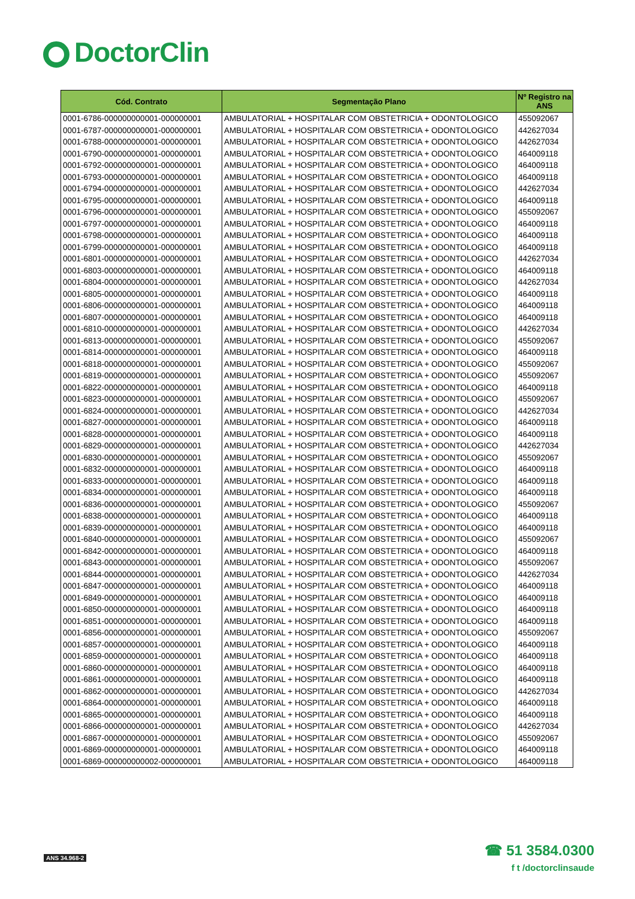DoctorClin
| Cód. Contrato | Segmentação Plano | Nº Registro na ANS |
| --- | --- | --- |
| 0001-6786-000000000001-000000001 | AMBULATORIAL + HOSPITALAR COM OBSTETRICIA + ODONTOLOGICO | 455092067 |
| 0001-6787-000000000001-000000001 | AMBULATORIAL + HOSPITALAR COM OBSTETRICIA + ODONTOLOGICO | 442627034 |
| 0001-6788-000000000001-000000001 | AMBULATORIAL + HOSPITALAR COM OBSTETRICIA + ODONTOLOGICO | 442627034 |
| 0001-6790-000000000001-000000001 | AMBULATORIAL + HOSPITALAR COM OBSTETRICIA + ODONTOLOGICO | 464009118 |
| 0001-6792-000000000001-000000001 | AMBULATORIAL + HOSPITALAR COM OBSTETRICIA + ODONTOLOGICO | 464009118 |
| 0001-6793-000000000001-000000001 | AMBULATORIAL + HOSPITALAR COM OBSTETRICIA + ODONTOLOGICO | 464009118 |
| 0001-6794-000000000001-000000001 | AMBULATORIAL + HOSPITALAR COM OBSTETRICIA + ODONTOLOGICO | 442627034 |
| 0001-6795-000000000001-000000001 | AMBULATORIAL + HOSPITALAR COM OBSTETRICIA + ODONTOLOGICO | 464009118 |
| 0001-6796-000000000001-000000001 | AMBULATORIAL + HOSPITALAR COM OBSTETRICIA + ODONTOLOGICO | 455092067 |
| 0001-6797-000000000001-000000001 | AMBULATORIAL + HOSPITALAR COM OBSTETRICIA + ODONTOLOGICO | 464009118 |
| 0001-6798-000000000001-000000001 | AMBULATORIAL + HOSPITALAR COM OBSTETRICIA + ODONTOLOGICO | 464009118 |
| 0001-6799-000000000001-000000001 | AMBULATORIAL + HOSPITALAR COM OBSTETRICIA + ODONTOLOGICO | 464009118 |
| 0001-6801-000000000001-000000001 | AMBULATORIAL + HOSPITALAR COM OBSTETRICIA + ODONTOLOGICO | 442627034 |
| 0001-6803-000000000001-000000001 | AMBULATORIAL + HOSPITALAR COM OBSTETRICIA + ODONTOLOGICO | 464009118 |
| 0001-6804-000000000001-000000001 | AMBULATORIAL + HOSPITALAR COM OBSTETRICIA + ODONTOLOGICO | 442627034 |
| 0001-6805-000000000001-000000001 | AMBULATORIAL + HOSPITALAR COM OBSTETRICIA + ODONTOLOGICO | 464009118 |
| 0001-6806-000000000001-000000001 | AMBULATORIAL + HOSPITALAR COM OBSTETRICIA + ODONTOLOGICO | 464009118 |
| 0001-6807-000000000001-000000001 | AMBULATORIAL + HOSPITALAR COM OBSTETRICIA + ODONTOLOGICO | 464009118 |
| 0001-6810-000000000001-000000001 | AMBULATORIAL + HOSPITALAR COM OBSTETRICIA + ODONTOLOGICO | 442627034 |
| 0001-6813-000000000001-000000001 | AMBULATORIAL + HOSPITALAR COM OBSTETRICIA + ODONTOLOGICO | 455092067 |
| 0001-6814-000000000001-000000001 | AMBULATORIAL + HOSPITALAR COM OBSTETRICIA + ODONTOLOGICO | 464009118 |
| 0001-6818-000000000001-000000001 | AMBULATORIAL + HOSPITALAR COM OBSTETRICIA + ODONTOLOGICO | 455092067 |
| 0001-6819-000000000001-000000001 | AMBULATORIAL + HOSPITALAR COM OBSTETRICIA + ODONTOLOGICO | 455092067 |
| 0001-6822-000000000001-000000001 | AMBULATORIAL + HOSPITALAR COM OBSTETRICIA + ODONTOLOGICO | 464009118 |
| 0001-6823-000000000001-000000001 | AMBULATORIAL + HOSPITALAR COM OBSTETRICIA + ODONTOLOGICO | 455092067 |
| 0001-6824-000000000001-000000001 | AMBULATORIAL + HOSPITALAR COM OBSTETRICIA + ODONTOLOGICO | 442627034 |
| 0001-6827-000000000001-000000001 | AMBULATORIAL + HOSPITALAR COM OBSTETRICIA + ODONTOLOGICO | 464009118 |
| 0001-6828-000000000001-000000001 | AMBULATORIAL + HOSPITALAR COM OBSTETRICIA + ODONTOLOGICO | 464009118 |
| 0001-6829-000000000001-000000001 | AMBULATORIAL + HOSPITALAR COM OBSTETRICIA + ODONTOLOGICO | 442627034 |
| 0001-6830-000000000001-000000001 | AMBULATORIAL + HOSPITALAR COM OBSTETRICIA + ODONTOLOGICO | 455092067 |
| 0001-6832-000000000001-000000001 | AMBULATORIAL + HOSPITALAR COM OBSTETRICIA + ODONTOLOGICO | 464009118 |
| 0001-6833-000000000001-000000001 | AMBULATORIAL + HOSPITALAR COM OBSTETRICIA + ODONTOLOGICO | 464009118 |
| 0001-6834-000000000001-000000001 | AMBULATORIAL + HOSPITALAR COM OBSTETRICIA + ODONTOLOGICO | 464009118 |
| 0001-6836-000000000001-000000001 | AMBULATORIAL + HOSPITALAR COM OBSTETRICIA + ODONTOLOGICO | 455092067 |
| 0001-6838-000000000001-000000001 | AMBULATORIAL + HOSPITALAR COM OBSTETRICIA + ODONTOLOGICO | 464009118 |
| 0001-6839-000000000001-000000001 | AMBULATORIAL + HOSPITALAR COM OBSTETRICIA + ODONTOLOGICO | 464009118 |
| 0001-6840-000000000001-000000001 | AMBULATORIAL + HOSPITALAR COM OBSTETRICIA + ODONTOLOGICO | 455092067 |
| 0001-6842-000000000001-000000001 | AMBULATORIAL + HOSPITALAR COM OBSTETRICIA + ODONTOLOGICO | 464009118 |
| 0001-6843-000000000001-000000001 | AMBULATORIAL + HOSPITALAR COM OBSTETRICIA + ODONTOLOGICO | 455092067 |
| 0001-6844-000000000001-000000001 | AMBULATORIAL + HOSPITALAR COM OBSTETRICIA + ODONTOLOGICO | 442627034 |
| 0001-6847-000000000001-000000001 | AMBULATORIAL + HOSPITALAR COM OBSTETRICIA + ODONTOLOGICO | 464009118 |
| 0001-6849-000000000001-000000001 | AMBULATORIAL + HOSPITALAR COM OBSTETRICIA + ODONTOLOGICO | 464009118 |
| 0001-6850-000000000001-000000001 | AMBULATORIAL + HOSPITALAR COM OBSTETRICIA + ODONTOLOGICO | 464009118 |
| 0001-6851-000000000001-000000001 | AMBULATORIAL + HOSPITALAR COM OBSTETRICIA + ODONTOLOGICO | 464009118 |
| 0001-6856-000000000001-000000001 | AMBULATORIAL + HOSPITALAR COM OBSTETRICIA + ODONTOLOGICO | 455092067 |
| 0001-6857-000000000001-000000001 | AMBULATORIAL + HOSPITALAR COM OBSTETRICIA + ODONTOLOGICO | 464009118 |
| 0001-6859-000000000001-000000001 | AMBULATORIAL + HOSPITALAR COM OBSTETRICIA + ODONTOLOGICO | 464009118 |
| 0001-6860-000000000001-000000001 | AMBULATORIAL + HOSPITALAR COM OBSTETRICIA + ODONTOLOGICO | 464009118 |
| 0001-6861-000000000001-000000001 | AMBULATORIAL + HOSPITALAR COM OBSTETRICIA + ODONTOLOGICO | 464009118 |
| 0001-6862-000000000001-000000001 | AMBULATORIAL + HOSPITALAR COM OBSTETRICIA + ODONTOLOGICO | 442627034 |
| 0001-6864-000000000001-000000001 | AMBULATORIAL + HOSPITALAR COM OBSTETRICIA + ODONTOLOGICO | 464009118 |
| 0001-6865-000000000001-000000001 | AMBULATORIAL + HOSPITALAR COM OBSTETRICIA + ODONTOLOGICO | 464009118 |
| 0001-6866-000000000001-000000001 | AMBULATORIAL + HOSPITALAR COM OBSTETRICIA + ODONTOLOGICO | 442627034 |
| 0001-6867-000000000001-000000001 | AMBULATORIAL + HOSPITALAR COM OBSTETRICIA + ODONTOLOGICO | 455092067 |
| 0001-6869-000000000001-000000001 | AMBULATORIAL + HOSPITALAR COM OBSTETRICIA + ODONTOLOGICO | 464009118 |
| 0001-6869-000000000002-000000001 | AMBULATORIAL + HOSPITALAR COM OBSTETRICIA + ODONTOLOGICO | 464009118 |
ANS 34.968-2
☎ 51 3584.0300
f t /doctorclinsaude